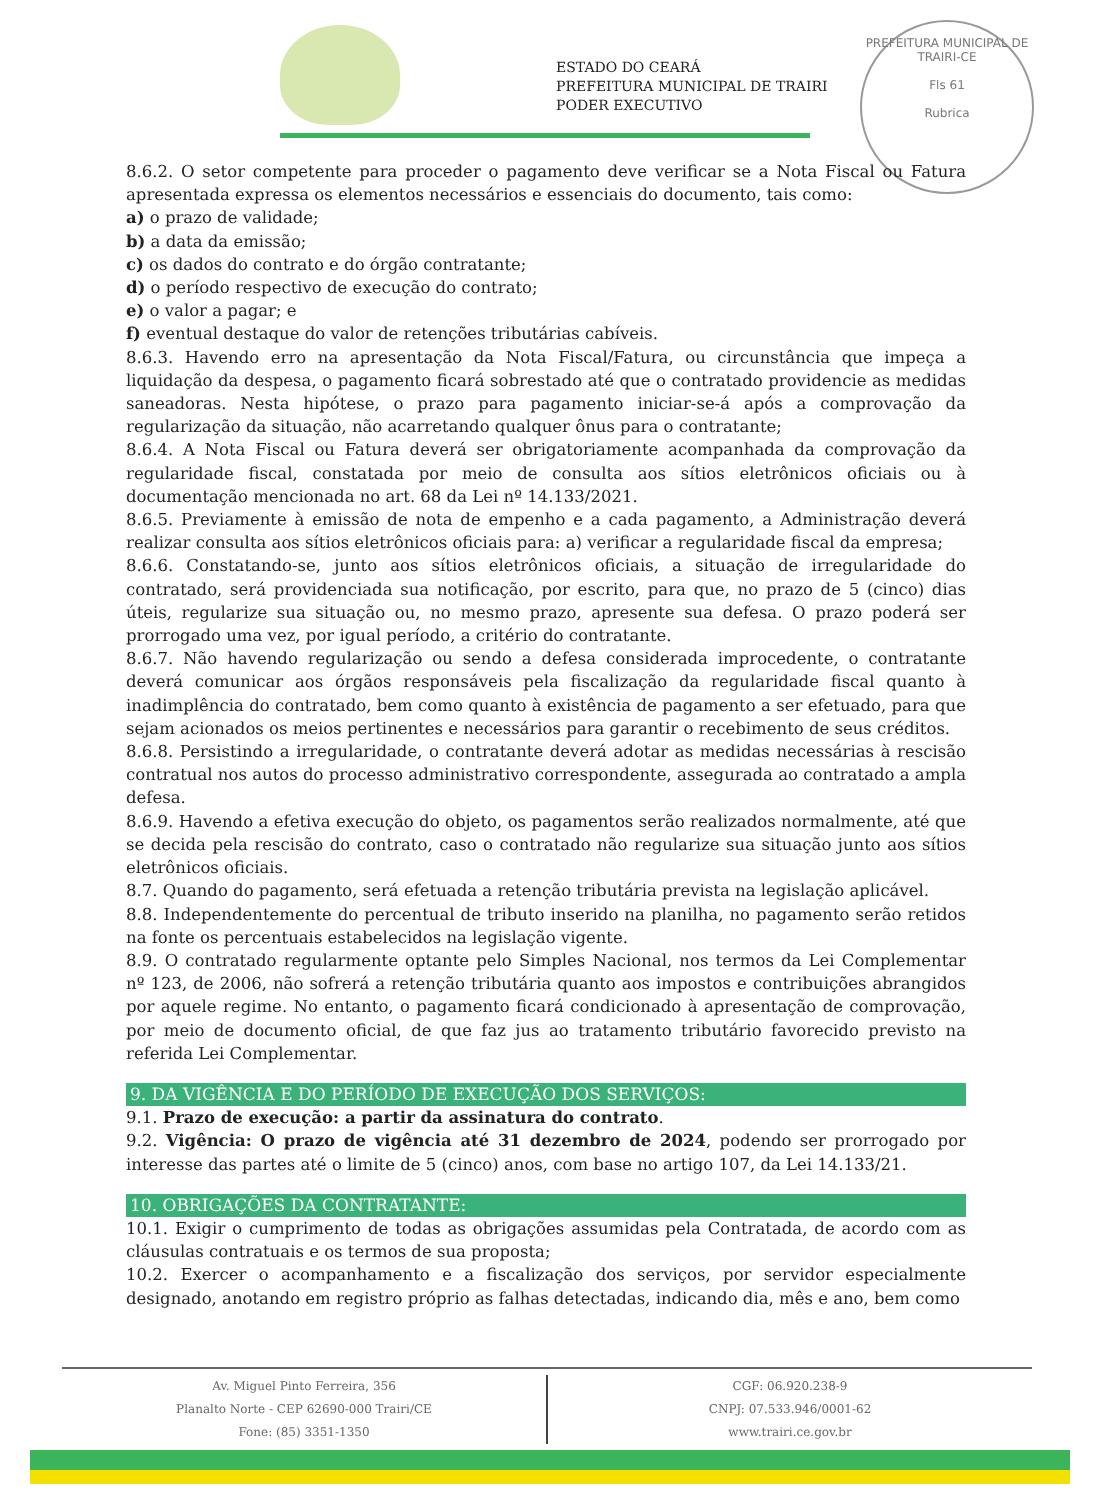ESTADO DO CEARÁ
PREFEITURA MUNICIPAL DE TRAIRI
PODER EXECUTIVO
PREFEITURA MUNICIPAL DE TRAIRI-CE
Fls 61
Rubrica
8.6.2. O setor competente para proceder o pagamento deve verificar se a Nota Fiscal ou Fatura apresentada expressa os elementos necessários e essenciais do documento, tais como:
a) o prazo de validade;
b) a data da emissão;
c) os dados do contrato e do órgão contratante;
d) o período respectivo de execução do contrato;
e) o valor a pagar; e
f) eventual destaque do valor de retenções tributárias cabíveis.
8.6.3. Havendo erro na apresentação da Nota Fiscal/Fatura, ou circunstância que impeça a liquidação da despesa, o pagamento ficará sobrestado até que o contratado providencie as medidas saneadoras. Nesta hipótese, o prazo para pagamento iniciar-se-á após a comprovação da regularização da situação, não acarretando qualquer ônus para o contratante;
8.6.4. A Nota Fiscal ou Fatura deverá ser obrigatoriamente acompanhada da comprovação da regularidade fiscal, constatada por meio de consulta aos sítios eletrônicos oficiais ou à documentação mencionada no art. 68 da Lei nº 14.133/2021.
8.6.5. Previamente à emissão de nota de empenho e a cada pagamento, a Administração deverá realizar consulta aos sítios eletrônicos oficiais para: a) verificar a regularidade fiscal da empresa;
8.6.6. Constatando-se, junto aos sítios eletrônicos oficiais, a situação de irregularidade do contratado, será providenciada sua notificação, por escrito, para que, no prazo de 5 (cinco) dias úteis, regularize sua situação ou, no mesmo prazo, apresente sua defesa. O prazo poderá ser prorrogado uma vez, por igual período, a critério do contratante.
8.6.7. Não havendo regularização ou sendo a defesa considerada improcedente, o contratante deverá comunicar aos órgãos responsáveis pela fiscalização da regularidade fiscal quanto à inadimplência do contratado, bem como quanto à existência de pagamento a ser efetuado, para que sejam acionados os meios pertinentes e necessários para garantir o recebimento de seus créditos.
8.6.8. Persistindo a irregularidade, o contratante deverá adotar as medidas necessárias à rescisão contratual nos autos do processo administrativo correspondente, assegurada ao contratado a ampla defesa.
8.6.9. Havendo a efetiva execução do objeto, os pagamentos serão realizados normalmente, até que se decida pela rescisão do contrato, caso o contratado não regularize sua situação junto aos sítios eletrônicos oficiais.
8.7. Quando do pagamento, será efetuada a retenção tributária prevista na legislação aplicável.
8.8. Independentemente do percentual de tributo inserido na planilha, no pagamento serão retidos na fonte os percentuais estabelecidos na legislação vigente.
8.9. O contratado regularmente optante pelo Simples Nacional, nos termos da Lei Complementar nº 123, de 2006, não sofrerá a retenção tributária quanto aos impostos e contribuições abrangidos por aquele regime. No entanto, o pagamento ficará condicionado à apresentação de comprovação, por meio de documento oficial, de que faz jus ao tratamento tributário favorecido previsto na referida Lei Complementar.
9. DA VIGÊNCIA E DO PERÍODO DE EXECUÇÃO DOS SERVIÇOS:
9.1. Prazo de execução: a partir da assinatura do contrato.
9.2. Vigência: O prazo de vigência até 31 dezembro de 2024, podendo ser prorrogado por interesse das partes até o limite de 5 (cinco) anos, com base no artigo 107, da Lei 14.133/21.
10. OBRIGAÇÕES DA CONTRATANTE:
10.1. Exigir o cumprimento de todas as obrigações assumidas pela Contratada, de acordo com as cláusulas contratuais e os termos de sua proposta;
10.2. Exercer o acompanhamento e a fiscalização dos serviços, por servidor especialmente designado, anotando em registro próprio as falhas detectadas, indicando dia, mês e ano, bem como
Av. Miguel Pinto Ferreira, 356
Planalto Norte - CEP 62690-000 Trairi/CE
Fone: (85) 3351-1350
CGF: 06.920.238-9
CNPJ: 07.533.946/0001-62
www.trairi.ce.gov.br